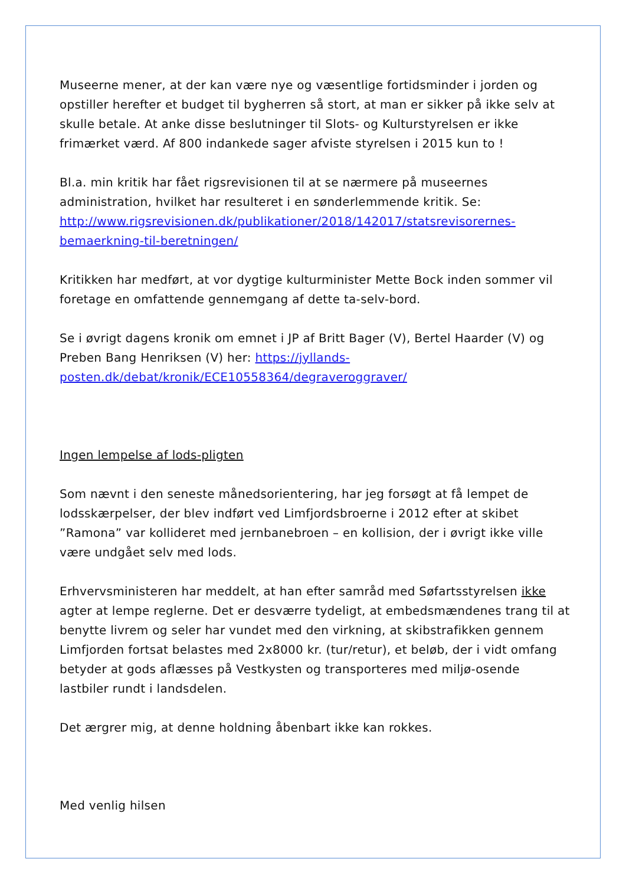Museerne mener, at der kan være nye og væsentlige fortidsminder i jorden og opstiller herefter et budget til bygherren så stort, at man er sikker på ikke selv at skulle betale. At anke disse beslutninger til Slots- og Kulturstyrelsen er ikke frimærket værd. Af 800 indankede sager afviste styrelsen i 2015 kun to !
Bl.a. min kritik har fået rigsrevisionen til at se nærmere på museernes administration, hvilket har resulteret i en sønderlemmende kritik. Se: http://www.rigsrevisionen.dk/publikationer/2018/142017/statsrevisorernes-bemaerkning-til-beretningen/
Kritikken har medført, at vor dygtige kulturminister Mette Bock inden sommer vil foretage en omfattende gennemgang af dette ta-selv-bord.
Se i øvrigt dagens kronik om emnet i JP af Britt Bager (V), Bertel Haarder (V) og Preben Bang Henriksen (V) her: https://jyllands-posten.dk/debat/kronik/ECE10558364/degraveroggraver/
Ingen lempelse af lods-pligten
Som nævnt i den seneste månedsorientering, har jeg forsøgt at få lempet de lodsskærpelser, der blev indført ved Limfjordsbroerne i 2012 efter at skibet ”Ramona” var kollideret med jernbanebroen – en kollision, der i øvrigt ikke ville være undgået selv med lods.
Erhvervsministeren har meddelt, at han efter samråd med Søfartsstyrelsen ikke agter at lempe reglerne. Det er desværre tydeligt, at embedsmændenes trang til at benytte livrem og seler har vundet med den virkning, at skibstrafikken gennem Limfjorden fortsat belastes med 2x8000 kr. (tur/retur), et beløb, der i vidt omfang betyder at gods aflæsses på Vestkysten og transporteres med miljø-osende lastbiler rundt i landsdelen.
Det ærgrer mig, at denne holdning åbenbart ikke kan rokkes.
Med venlig hilsen